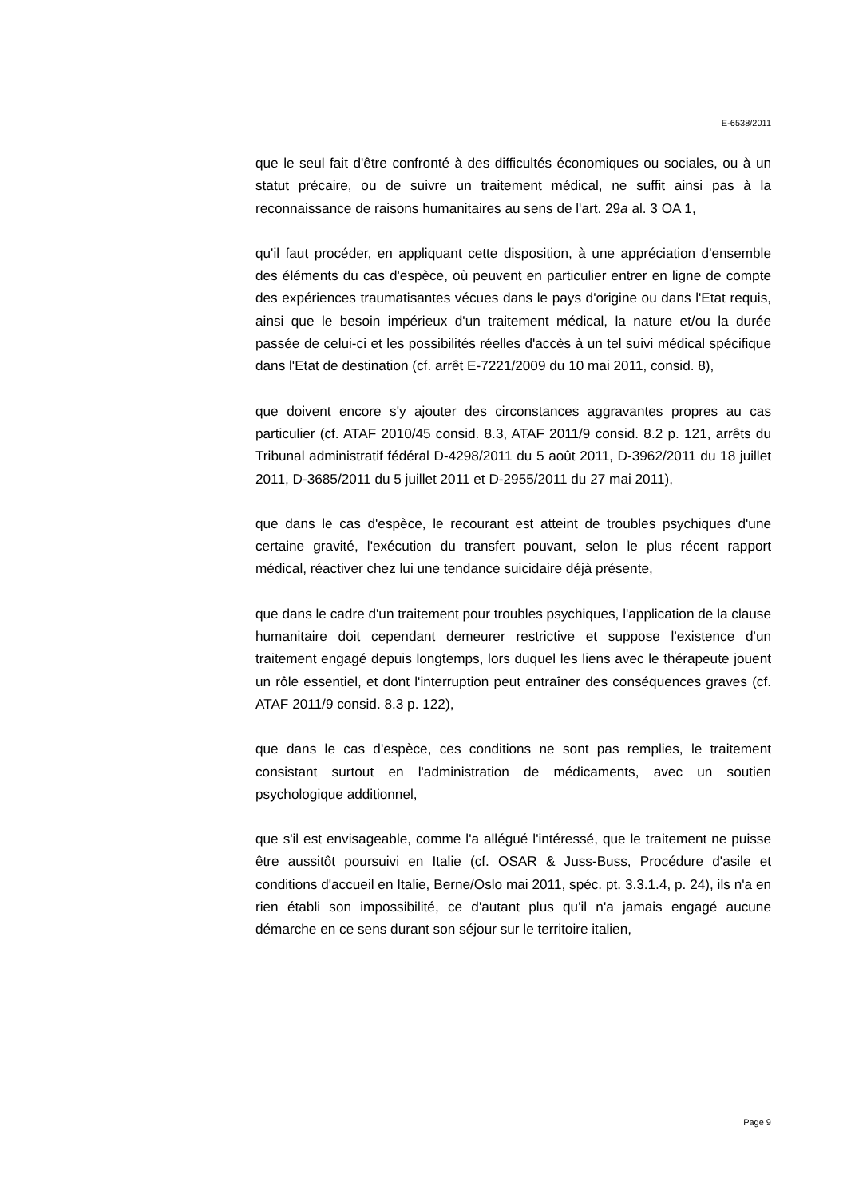E-6538/2011
que le seul fait d'être confronté à des difficultés économiques ou sociales, ou à un statut précaire, ou de suivre un traitement médical, ne suffit ainsi pas à la reconnaissance de raisons humanitaires au sens de l'art. 29a al. 3 OA 1,
qu'il faut procéder, en appliquant cette disposition, à une appréciation d'ensemble des éléments du cas d'espèce, où peuvent en particulier entrer en ligne de compte des expériences traumatisantes vécues dans le pays d'origine ou dans l'Etat requis, ainsi que le besoin impérieux d'un traitement médical, la nature et/ou la durée passée de celui-ci et les possibilités réelles d'accès à un tel suivi médical spécifique dans l'Etat de destination (cf. arrêt E-7221/2009 du 10 mai 2011, consid. 8),
que doivent encore s'y ajouter des circonstances aggravantes propres au cas particulier (cf. ATAF 2010/45 consid. 8.3, ATAF 2011/9 consid. 8.2 p. 121, arrêts du Tribunal administratif fédéral D-4298/2011 du 5 août 2011, D-3962/2011 du 18 juillet 2011, D-3685/2011 du 5 juillet 2011 et D-2955/2011 du 27 mai 2011),
que dans le cas d'espèce, le recourant est atteint de troubles psychiques d'une certaine gravité, l'exécution du transfert pouvant, selon le plus récent rapport médical, réactiver chez lui une tendance suicidaire déjà présente,
que dans le cadre d'un traitement pour troubles psychiques, l'application de la clause humanitaire doit cependant demeurer restrictive et suppose l'existence d'un traitement engagé depuis longtemps, lors duquel les liens avec le thérapeute jouent un rôle essentiel, et dont l'interruption peut entraîner des conséquences graves (cf. ATAF 2011/9 consid. 8.3 p. 122),
que dans le cas d'espèce, ces conditions ne sont pas remplies, le traitement consistant surtout en l'administration de médicaments, avec un soutien psychologique additionnel,
que s'il est envisageable, comme l'a allégué l'intéressé, que le traitement ne puisse être aussitôt poursuivi en Italie (cf. OSAR & Juss-Buss, Procédure d'asile et conditions d'accueil en Italie, Berne/Oslo mai 2011, spéc. pt. 3.3.1.4, p. 24), ils n'a en rien établi son impossibilité, ce d'autant plus qu'il n'a jamais engagé aucune démarche en ce sens durant son séjour sur le territoire italien,
Page 9